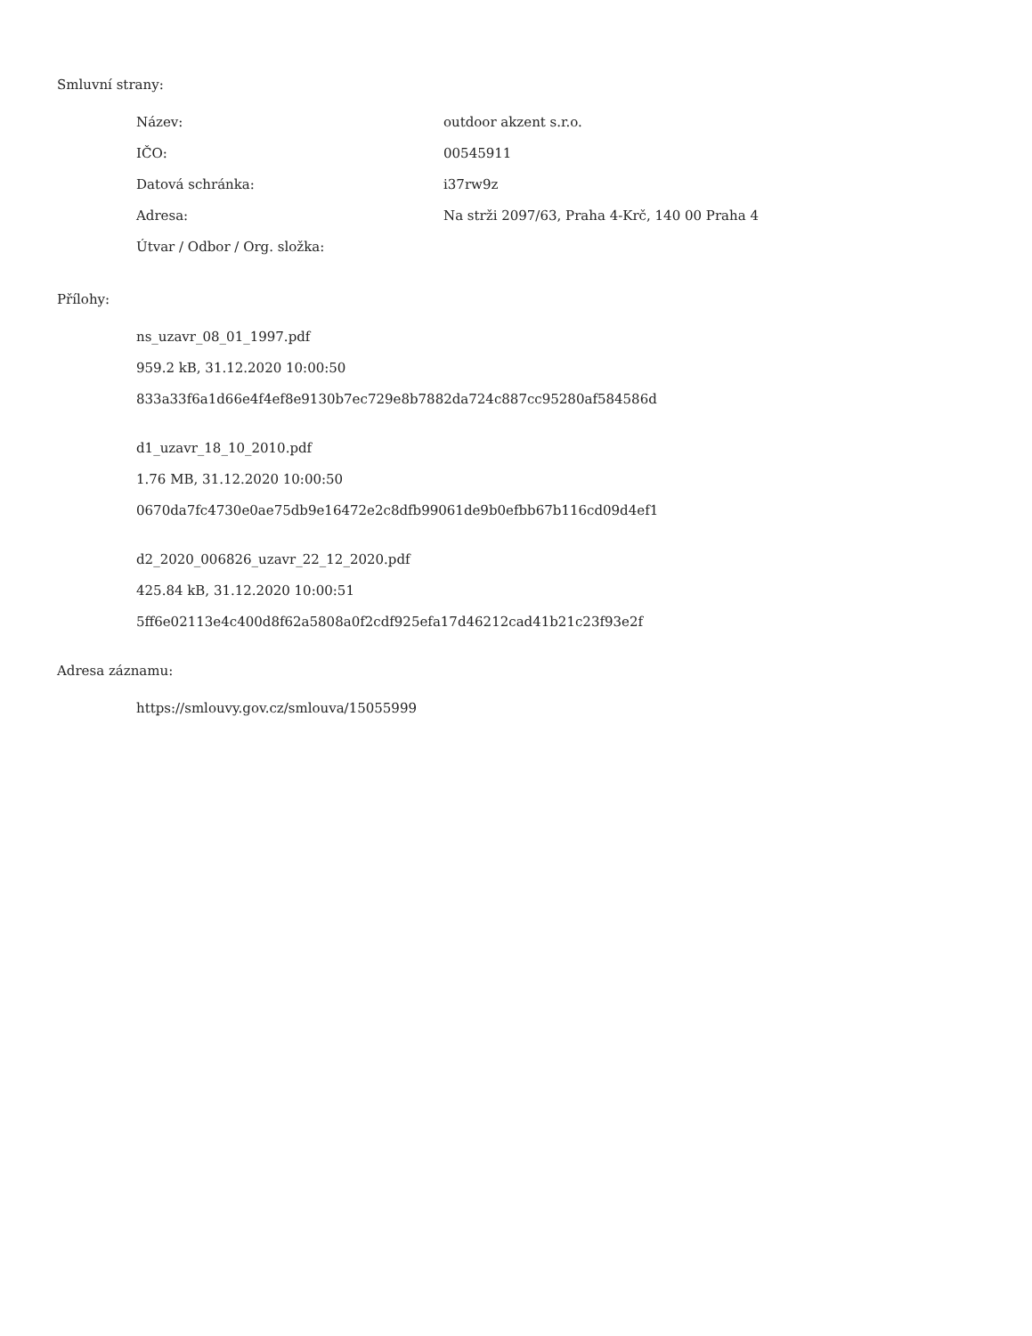Smluvní strany:
| Název: | outdoor akzent s.r.o. |
| IČO: | 00545911 |
| Datová schránka: | i37rw9z |
| Adresa: | Na strži 2097/63, Praha 4-Krč, 140 00 Praha 4 |
| Útvar / Odbor / Org. složka: | |
Přílohy:
ns_uzavr_08_01_1997.pdf
959.2 kB, 31.12.2020 10:00:50
833a33f6a1d66e4f4ef8e9130b7ec729e8b7882da724c887cc95280af584586d
d1_uzavr_18_10_2010.pdf
1.76 MB, 31.12.2020 10:00:50
0670da7fc4730e0ae75db9e16472e2c8dfb99061de9b0efbb67b116cd09d4ef1
d2_2020_006826_uzavr_22_12_2020.pdf
425.84 kB, 31.12.2020 10:00:51
5ff6e02113e4c400d8f62a5808a0f2cdf925efa17d46212cad41b21c23f93e2f
Adresa záznamu:
https://smlouvy.gov.cz/smlouva/15055999